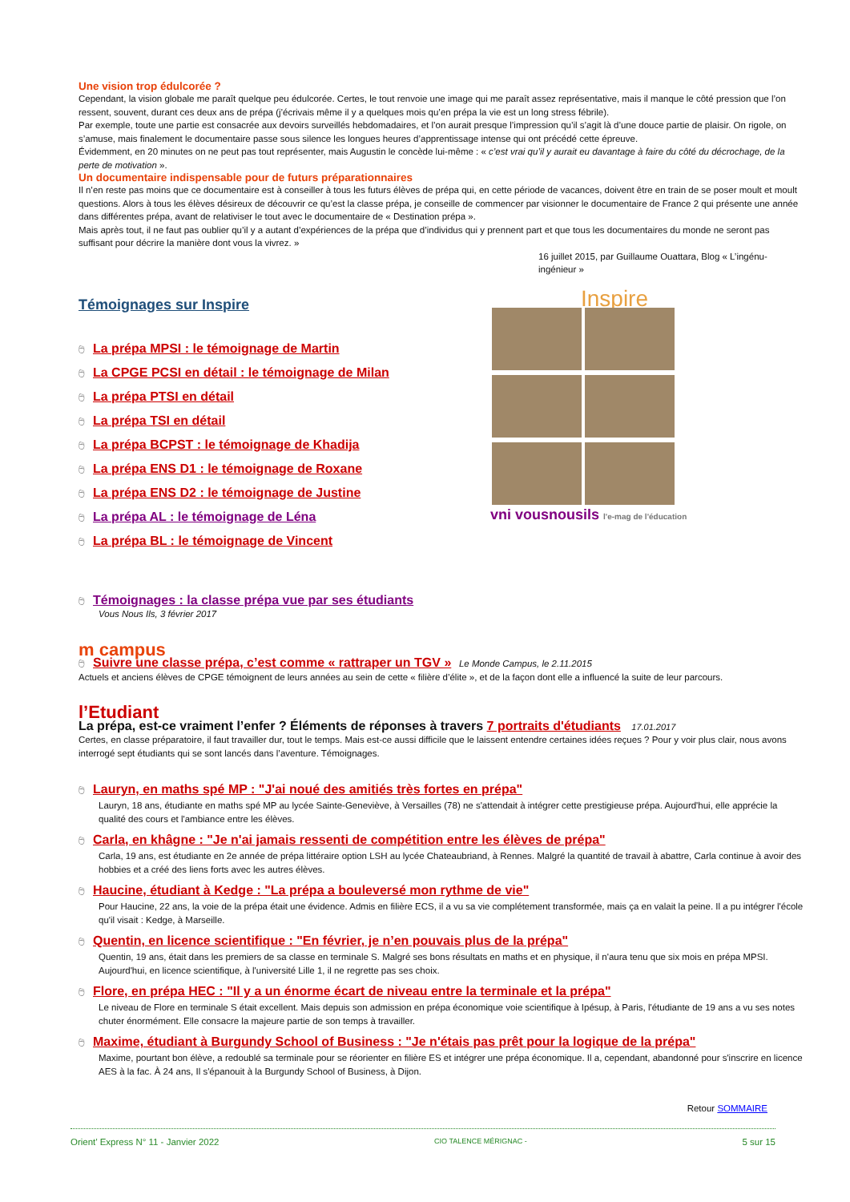Une vision trop édulcorée ?
Cependant, la vision globale me paraît quelque peu édulcorée. Certes, le tout renvoie une image qui me paraît assez représentative, mais il manque le côté pression que l’on ressent, souvent, durant ces deux ans de prépa (j’écrivais même il y a quelques mois qu’en prépa la vie est un long stress fébrile).
Par exemple, toute une partie est consacrée aux devoirs surveillés hebdomadaires, et l’on aurait presque l’impression qu’il s’agit là d’une douce partie de plaisir. On rigole, on s’amuse, mais finalement le documentaire passe sous silence les longues heures d’apprentissage intense qui ont précédé cette épreuve.
Évidemment, en 20 minutes on ne peut pas tout représenter, mais Augustin le concède lui-même : « c’est vrai qu’il y aurait eu davantage à faire du côté du décrochage, de la perte de motivation ».
Un documentaire indispensable pour de futurs préparationnaires
Il n’en reste pas moins que ce documentaire est à conseiller à tous les futurs élèves de prépa qui, en cette période de vacances, doivent être en train de se poser moult et moult questions. Alors à tous les élèves désireux de découvrir ce qu’est la classe prépa, je conseille de commencer par visionner le documentaire de France 2 qui présente une année dans différentes prépa, avant de relativiser le tout avec le documentaire de « Destination prépa ».
Mais après tout, il ne faut pas oublier qu’il y a autant d’expériences de la prépa que d’individus qui y prennent part et que tous les documentaires du monde ne seront pas suffisant pour décrire la manière dont vous la vivrez. »
16 juillet 2015, par Guillaume Ouattara, Blog « L’ingénu-ingénieur »
Témoignages sur Inspire
🖰 La prépa MPSI : le témoignage de Martin
🖰 La CPGE PCSI en détail : le témoignage de Milan
🖰 La prépa PTSI en détail
🖰 La prépa TSI en détail
🖰 La prépa BCPST : le témoignage de Khadija
🖰 La prépa ENS D1 : le témoignage de Roxane
🖰 La prépa ENS D2 : le témoignage de Justine
🖰 La prépa AL : le témoignage de Léna
🖰 La prépa BL : le témoignage de Vincent
🖰 Témoignages : la classe prépa vue par ses étudiants
Vous Nous Ils, 3 février 2017
m campus
🖰 Suivre une classe prépa, c’est comme « rattraper un TGV » Le Monde Campus, le 2.11.2015
Actuels et anciens élèves de CPGE témoignent de leurs années au sein de cette « filière d’élite », et de la façon dont elle a influencé la suite de leur parcours.
l’Etudiant
La prépa, est-ce vraiment l’enfer ? Éléments de réponses à travers 7 portraits d'étudiants 17.01.2017
Certes, en classe préparatoire, il faut travailler dur, tout le temps. Mais est-ce aussi difficile que le laissent entendre certaines idées reçues ? Pour y voir plus clair, nous avons interrogé sept étudiants qui se sont lancés dans l’aventure. Témoignages.
🖰 Lauryn, en maths spé MP : "J'ai noué des amitiés très fortes en prépa"
Lauryn, 18 ans, étudiante en maths spé MP au lycée Sainte-Geneviève, à Versailles (78) ne s'attendait à intégrer cette prestigieuse prépa. Aujourd'hui, elle apprécie la qualité des cours et l'ambiance entre les élèves.
🖰 Carla, en khâgne : "Je n'ai jamais ressenti de compétition entre les élèves de prépa"
Carla, 19 ans, est étudiante en 2e année de prépa littéraire option LSH au lycée Chateaubriand, à Rennes. Malgré la quantité de travail à abattre, Carla continue à avoir des hobbies et a créé des liens forts avec les autres élèves.
🖰 Haucine, étudiant à Kedge : "La prépa a bouleversé mon rythme de vie"
Pour Haucine, 22 ans, la voie de la prépa était une évidence. Admis en filière ECS, il a vu sa vie complétement transformée, mais ça en valait la peine. Il a pu intégrer l'école qu'il visait : Kedge, à Marseille.
🖰 Quentin, en licence scientifique : "En février, je n’en pouvais plus de la prépa"
Quentin, 19 ans, était dans les premiers de sa classe en terminale S. Malgré ses bons résultats en maths et en physique, il n'aura tenu que six mois en prépa MPSI. Aujourd'hui, en licence scientifique, à l'université Lille 1, il ne regrette pas ses choix.
🖰 Flore, en prépa HEC : "Il y a un énorme écart de niveau entre la terminale et la prépa"
Le niveau de Flore en terminale S était excellent. Mais depuis son admission en prépa économique voie scientifique à Ipésup, à Paris, l'étudiante de 19 ans a vu ses notes chuter énormément. Elle consacre la majeure partie de son temps à travailler.
🖰 Maxime, étudiant à Burgundy School of Business : "Je n'étais pas prêt pour la logique de la prépa"
Maxime, pourtant bon élève, a redoublé sa terminale pour se réorienter en filière ES et intégrer une prépa économique. Il a, cependant, abandonné pour s'inscrire en licence AES à la fac. À 24 ans, Il s'épanouit à la Burgundy School of Business, à Dijon.
Retour SOMMAIRE
Inspire
vni vousnousils l'e-mag de l'éducation
Orient’ Express N° 11 - Janvier 2022 CIO TALENCE MÉRIGNAC - 5 sur 15